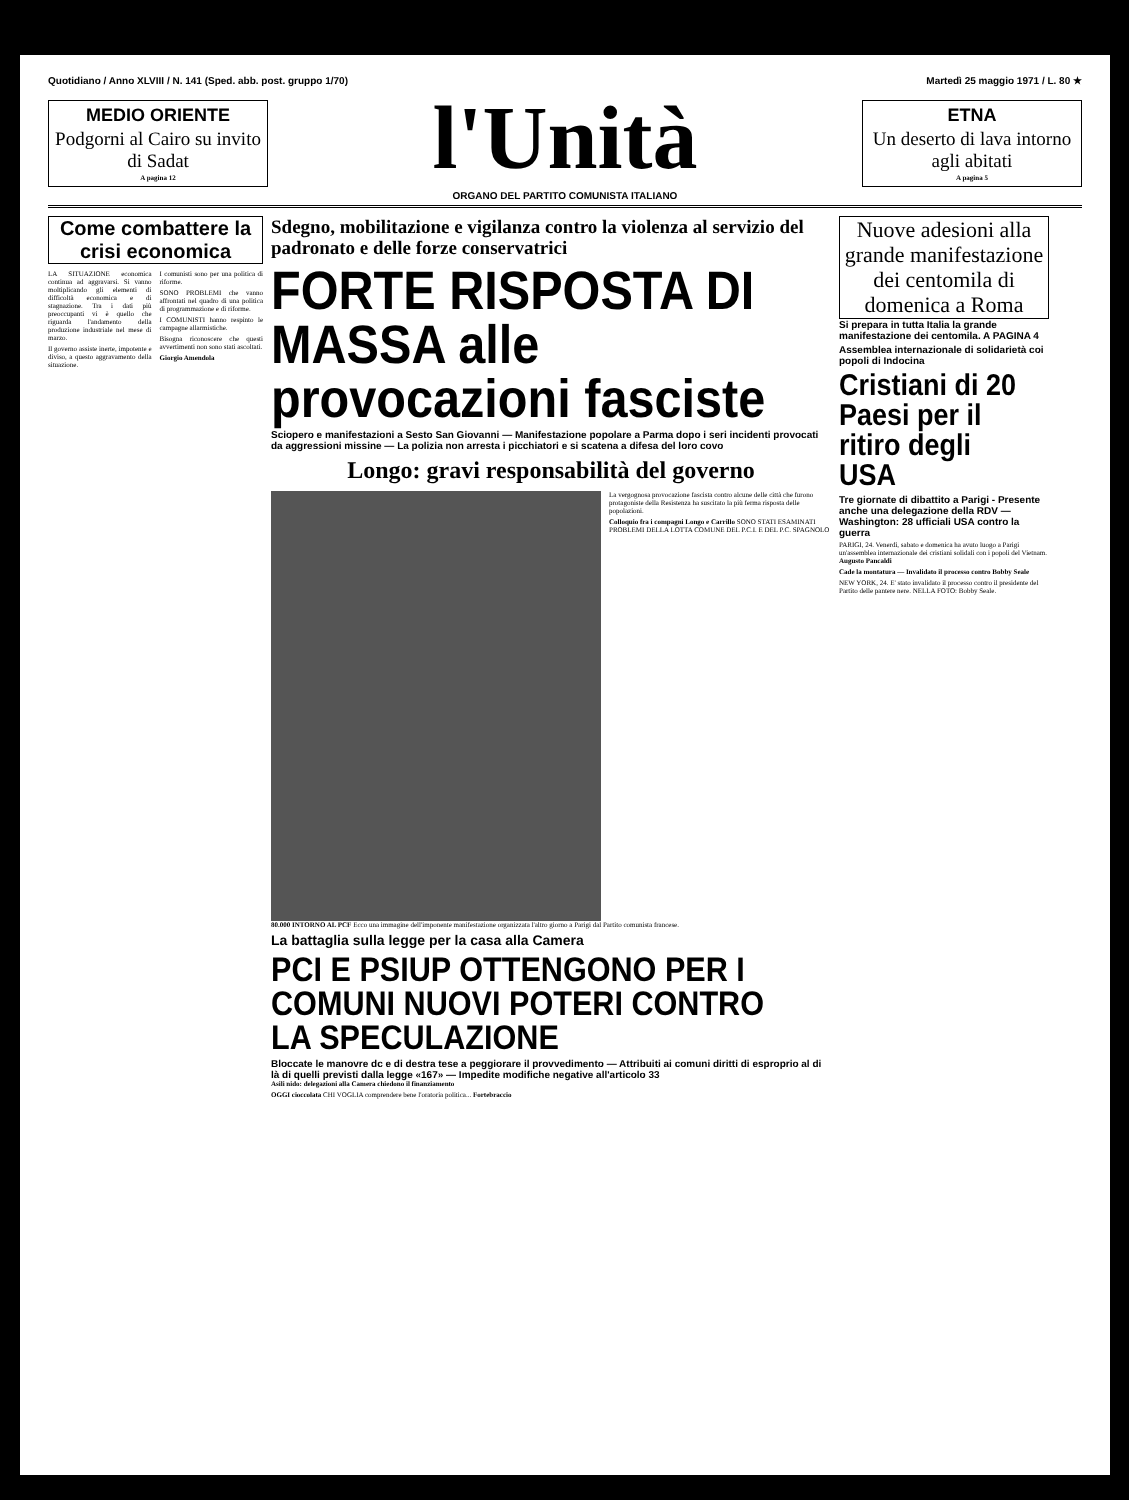Quotidiano / Anno XLVIII / N. 141 (Sped. abb. post. gruppo 1/70) Martedì 25 maggio 1971 / L. 80 ★
MEDIO ORIENTE
Podgorni al Cairo su invito di Sadat
A pagina 12
l'Unità
ORGANO DEL PARTITO COMUNISTA ITALIANO
ETNA
Un deserto di lava intorno agli abitati
A pagina 5
Come combattere la crisi economica
LA SITUAZIONE economica continua ad aggravarsi. Si vanno moltiplicando gli elementi di difficoltà economica e di stagnazione. Tra i dati più preoccupanti vi è quello che riguarda l'andamento della produzione industriale nel mese di marzo.
Il governo assiste inerte, impotente e diviso, a questo aggravamento della situazione.
I comunisti sono per una politica di riforme.
SONO PROBLEMI che vanno affrontati nel quadro di una politica di programmazione e di riforme.
I COMUNISTI hanno respinto le campagne allarmistiche.
Bisogna riconoscere che questi avvertimenti non sono stati ascoltati.
Giorgio Amendola
Sdegno, mobilitazione e vigilanza contro la violenza al servizio del padronato e delle forze conservatrici
FORTE RISPOSTA DI MASSA alle provocazioni fasciste
Sciopero e manifestazioni a Sesto San Giovanni — Manifestazione popolare a Parma dopo i seri incidenti provocati da aggressioni missine — La polizia non arresta i picchiatori e si scatena a difesa del loro covo
Longo: gravi responsabilità del governo
La vergognosa provocazione fascista contro alcune delle città che furono protagoniste della Resistenza ha suscitato la più ferma risposta delle popolazioni.
Colloquio fra i compagni Longo e Carrillo SONO STATI ESAMINATI PROBLEMI DELLA LOTTA COMUNE DEL P.C.I. E DEL P.C. SPAGNOLO
80.000 INTORNO AL PCF Ecco una immagine dell'imponente manifestazione organizzata l'altro giorno a Parigi dal Partito comunista francese.
La battaglia sulla legge per la casa alla Camera
PCI E PSIUP OTTENGONO PER I COMUNI NUOVI POTERI CONTRO LA SPECULAZIONE
Bloccate le manovre dc e di destra tese a peggiorare il provvedimento — Attribuiti ai comuni diritti di esproprio al di là di quelli previsti dalla legge «167» — Impedite modifiche negative all'articolo 33
Asili nido: delegazioni alla Camera chiedono il finanziamento
OGGI cioccolata CHI VOGLIA comprendere bene l'oratoria politica... Fortebraccio
Nuove adesioni alla grande manifestazione dei centomila di domenica a Roma
Si prepara in tutta Italia la grande manifestazione dei centomila. A PAGINA 4
Assemblea internazionale di solidarietà coi popoli di Indocina
Cristiani di 20 Paesi per il ritiro degli USA
Tre giornate di dibattito a Parigi - Presente anche una delegazione della RDV — Washington: 28 ufficiali USA contro la guerra
PARIGI, 24. Venerdì, sabato e domenica ha avuto luogo a Parigi un'assemblea internazionale dei cristiani solidali con i popoli del Vietnam. Augusto Pancaldi
Cade la montatura — Invalidato il processo contro Bobby Seale
NEW YORK, 24. E' stato invalidato il processo contro il presidente del Partito delle pantere nere. NELLA FOTO: Bobby Seale.